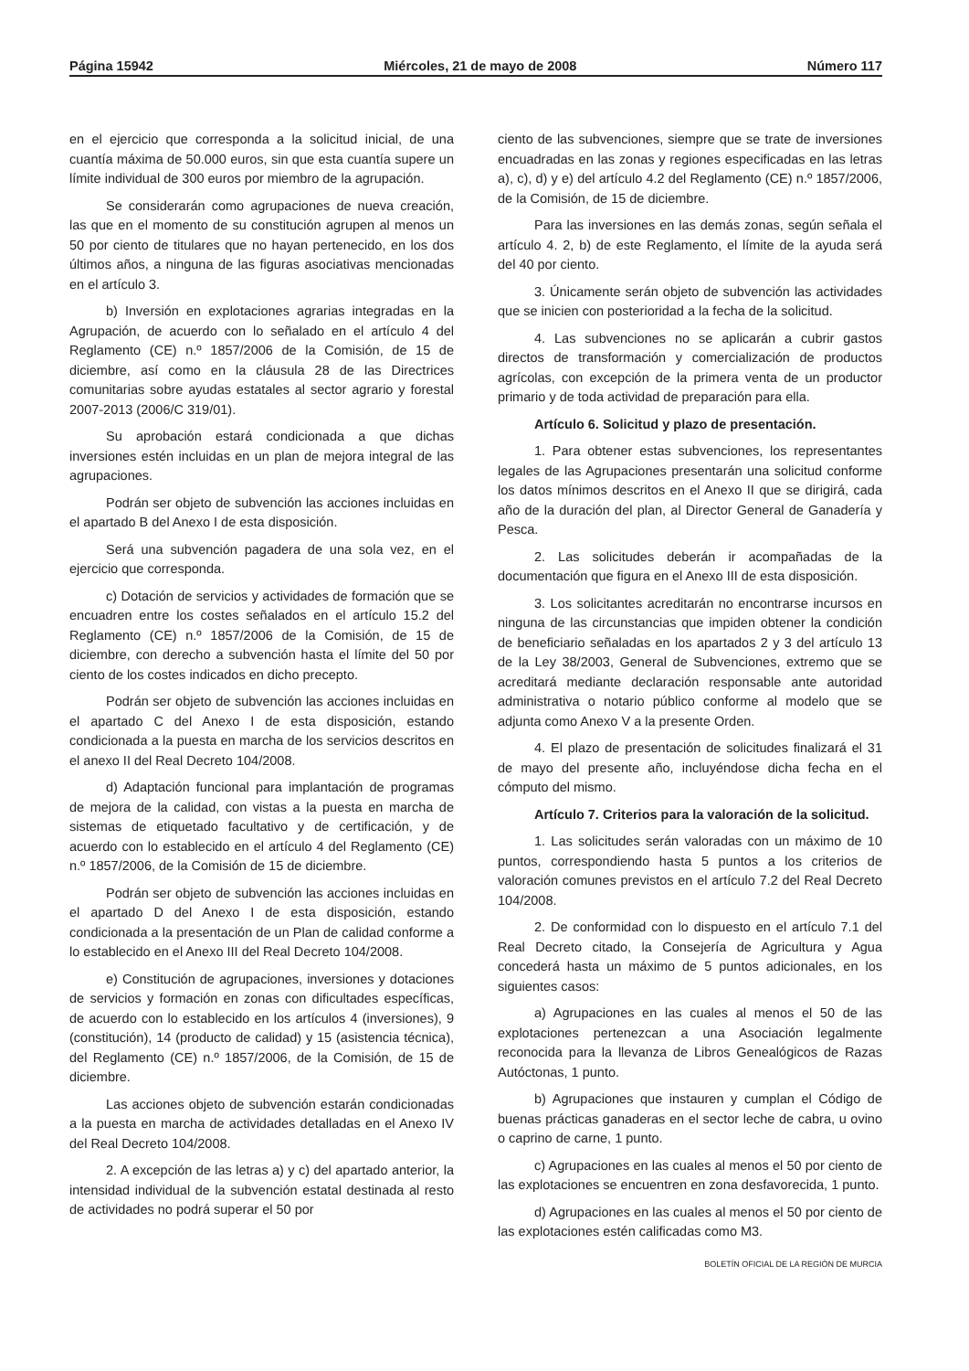Página 15942 Miércoles, 21 de mayo de 2008 Número 117
en el ejercicio que corresponda a la solicitud inicial, de una cuantía máxima de 50.000 euros, sin que esta cuantía supere un límite individual de 300 euros por miembro de la agrupación.
Se considerarán como agrupaciones de nueva creación, las que en el momento de su constitución agrupen al menos un 50 por ciento de titulares que no hayan pertenecido, en los dos últimos años, a ninguna de las figuras asociativas mencionadas en el artículo 3.
b) Inversión en explotaciones agrarias integradas en la Agrupación, de acuerdo con lo señalado en el artículo 4 del Reglamento (CE) n.º 1857/2006 de la Comisión, de 15 de diciembre, así como en la cláusula 28 de las Directrices comunitarias sobre ayudas estatales al sector agrario y forestal 2007-2013 (2006/C 319/01).
Su aprobación estará condicionada a que dichas inversiones estén incluidas en un plan de mejora integral de las agrupaciones.
Podrán ser objeto de subvención las acciones incluidas en el apartado B del Anexo I de esta disposición.
Será una subvención pagadera de una sola vez, en el ejercicio que corresponda.
c) Dotación de servicios y actividades de formación que se encuadren entre los costes señalados en el artículo 15.2 del Reglamento (CE) n.º 1857/2006 de la Comisión, de 15 de diciembre, con derecho a subvención hasta el límite del 50 por ciento de los costes indicados en dicho precepto.
Podrán ser objeto de subvención las acciones incluidas en el apartado C del Anexo I de esta disposición, estando condicionada a la puesta en marcha de los servicios descritos en el anexo II del Real Decreto 104/2008.
d) Adaptación funcional para implantación de programas de mejora de la calidad, con vistas a la puesta en marcha de sistemas de etiquetado facultativo y de certificación, y de acuerdo con lo establecido en el artículo 4 del Reglamento (CE) n.º 1857/2006, de la Comisión de 15 de diciembre.
Podrán ser objeto de subvención las acciones incluidas en el apartado D del Anexo I de esta disposición, estando condicionada a la presentación de un Plan de calidad conforme a lo establecido en el Anexo III del Real Decreto 104/2008.
e) Constitución de agrupaciones, inversiones y dotaciones de servicios y formación en zonas con dificultades específicas, de acuerdo con lo establecido en los artículos 4 (inversiones), 9 (constitución), 14 (producto de calidad) y 15 (asistencia técnica), del Reglamento (CE) n.º 1857/2006, de la Comisión, de 15 de diciembre.
Las acciones objeto de subvención estarán condicionadas a la puesta en marcha de actividades detalladas en el Anexo IV del Real Decreto 104/2008.
2. A excepción de las letras a) y c) del apartado anterior, la intensidad individual de la subvención estatal destinada al resto de actividades no podrá superar el 50 por
ciento de las subvenciones, siempre que se trate de inversiones encuadradas en las zonas y regiones especificadas en las letras a), c), d) y e) del artículo 4.2 del Reglamento (CE) n.º 1857/2006, de la Comisión, de 15 de diciembre.
Para las inversiones en las demás zonas, según señala el artículo 4. 2, b) de este Reglamento, el límite de la ayuda será del 40 por ciento.
3. Únicamente serán objeto de subvención las actividades que se inicien con posterioridad a la fecha de la solicitud.
4. Las subvenciones no se aplicarán a cubrir gastos directos de transformación y comercialización de productos agrícolas, con excepción de la primera venta de un productor primario y de toda actividad de preparación para ella.
Artículo 6. Solicitud y plazo de presentación.
1. Para obtener estas subvenciones, los representantes legales de las Agrupaciones presentarán una solicitud conforme los datos mínimos descritos en el Anexo II que se dirigirá, cada año de la duración del plan, al Director General de Ganadería y Pesca.
2. Las solicitudes deberán ir acompañadas de la documentación que figura en el Anexo III de esta disposición.
3. Los solicitantes acreditarán no encontrarse incursos en ninguna de las circunstancias que impiden obtener la condición de beneficiario señaladas en los apartados 2 y 3 del artículo 13 de la Ley 38/2003, General de Subvenciones, extremo que se acreditará mediante declaración responsable ante autoridad administrativa o notario público conforme al modelo que se adjunta como Anexo V a la presente Orden.
4. El plazo de presentación de solicitudes finalizará el 31 de mayo del presente año, incluyéndose dicha fecha en el cómputo del mismo.
Artículo 7. Criterios para la valoración de la solicitud.
1. Las solicitudes serán valoradas con un máximo de 10 puntos, correspondiendo hasta 5 puntos a los criterios de valoración comunes previstos en el artículo 7.2 del Real Decreto 104/2008.
2. De conformidad con lo dispuesto en el artículo 7.1 del Real Decreto citado, la Consejería de Agricultura y Agua concederá hasta un máximo de 5 puntos adicionales, en los siguientes casos:
a) Agrupaciones en las cuales al menos el 50 de las explotaciones pertenezcan a una Asociación legalmente reconocida para la llevanza de Libros Genealógicos de Razas Autóctonas, 1 punto.
b) Agrupaciones que instauren y cumplan el Código de buenas prácticas ganaderas en el sector leche de cabra, u ovino o caprino de carne, 1 punto.
c) Agrupaciones en las cuales al menos el 50 por ciento de las explotaciones se encuentren en zona desfavorecida, 1 punto.
d) Agrupaciones en las cuales al menos el 50 por ciento de las explotaciones estén calificadas como M3.
BOLETÍN OFICIAL DE LA REGIÓN DE MURCIA